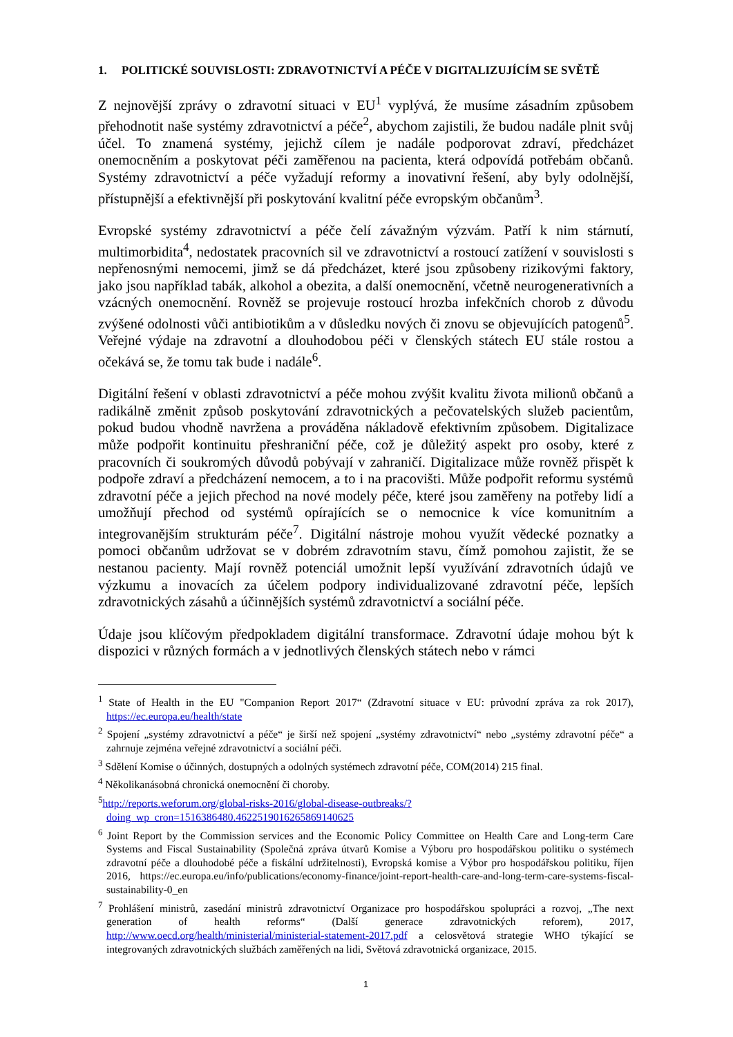1. POLITICKÉ SOUVISLOSTI: ZDRAVOTNICTVÍ A PÉČE V DIGITALIZUJÍCÍM SE SVĚTĚ
Z nejnovější zprávy o zdravotní situaci v EU<sup>1</sup> vyplývá, že musíme zásadním způsobem přehodnotit naše systémy zdravotnictví a péče<sup>2</sup>, abychom zajistili, že budou nadále plnit svůj účel. To znamená systémy, jejichž cílem je nadále podporovat zdraví, předcházet onemocněním a poskytovat péči zaměřenou na pacienta, která odpovídá potřebám občanů. Systémy zdravotnictví a péče vyžadují reformy a inovativní řešení, aby byly odolnější, přístupnější a efektivnější při poskytování kvalitní péče evropským občanům<sup>3</sup>.
Evropské systémy zdravotnictví a péče čelí závažným výzvám. Patří k nim stárnutí, multimorbidita<sup>4</sup>, nedostatek pracovních sil ve zdravotnictví a rostoucí zatížení v souvislosti s nepřenosnými nemocemi, jimž se dá předcházet, které jsou způsobeny rizikovými faktory, jako jsou například tabák, alkohol a obezita, a další onemocnění, včetně neurogenerativních a vzácných onemocnění. Rovněž se projevuje rostoucí hrozba infekčních chorob z důvodu zvýšené odolnosti vůči antibiotikům a v důsledku nových či znovu se objevujících patogenů<sup>5</sup>. Veřejné výdaje na zdravotní a dlouhodobou péči v členských státech EU stále rostou a očekává se, že tomu tak bude i nadále<sup>6</sup>.
Digitální řešení v oblasti zdravotnictví a péče mohou zvýšit kvalitu života milionů občanů a radikálně změnit způsob poskytování zdravotnických a pečovatelských služeb pacientům, pokud budou vhodně navržena a prováděna nákladově efektivním způsobem. Digitalizace může podpořit kontinuitu přeshraniční péče, což je důležitý aspekt pro osoby, které z pracovních či soukromých důvodů pobývají v zahraničí. Digitalizace může rovněž přispět k podpoře zdraví a předcházení nemocem, a to i na pracovišti. Může podpořit reformu systémů zdravotní péče a jejich přechod na nové modely péče, které jsou zaměřeny na potřeby lidí a umožňují přechod od systémů opírajících se o nemocnice k více komunitním a integrovanějším strukturám péče<sup>7</sup>. Digitální nástroje mohou využít vědecké poznatky a pomoci občanům udržovat se v dobrém zdravotním stavu, čímž pomohou zajistit, že se nestanou pacienty. Mají rovněž potenciál umožnit lepší využívání zdravotních údajů ve výzkumu a inovacích za účelem podpory individualizované zdravotní péče, lepších zdravotnických zásahů a účinnějších systémů zdravotnictví a sociální péče.
Údaje jsou klíčovým předpokladem digitální transformace. Zdravotní údaje mohou být k dispozici v různých formách a v jednotlivých členských státech nebo v rámci
<sup>1</sup> State of Health in the EU "Companion Report 2017“ (Zdravotní situace v EU: průvodní zpráva za rok 2017), https://ec.europa.eu/health/state
<sup>2</sup> Spojení „systémy zdravotnictví a péče“ je širší než spojení „systémy zdravotnictví“ nebo „systémy zdravotní péče“ a zahrnuje zejména veřejné zdravotnictví a sociální péči.
<sup>3</sup> Sdělení Komise o účinných, dostupných a odolných systémech zdravotní péče, COM(2014) 215 final.
<sup>4</sup> Několikanásobná chronická onemocnění či choroby.
<sup>5</sup> http://reports.weforum.org/global-risks-2016/global-disease-outbreaks/?doing_wp_cron=1516386480.4622519016265869140625
<sup>6</sup> Joint Report by the Commission services and the Economic Policy Committee on Health Care and Long-term Care Systems and Fiscal Sustainability (Společná zpráva útvarů Komise a Výboru pro hospodářskou politiku o systémech zdravotní péče a dlouhodobé péče a fiskální udržitelnosti), Evropská komise a Výbor pro hospodářskou politiku, říjen 2016, https://ec.europa.eu/info/publications/economy-finance/joint-report-health-care-and-long-term-care-systems-fiscal-sustainability-0_en
<sup>7</sup> Prohlášení ministrů, zasedání ministrů zdravotnictví Organizace pro hospodářskou spolupráci a rozvoj, „The next generation of health reforms“ (Další generace zdravotnických reforem), 2017, http://www.oecd.org/health/ministerial/ministerial-statement-2017.pdf a celosvětová strategie WHO týkající se integrovaných zdravotnických službách zaměřených na lidi, Světová zdravotnická organizace, 2015.
1